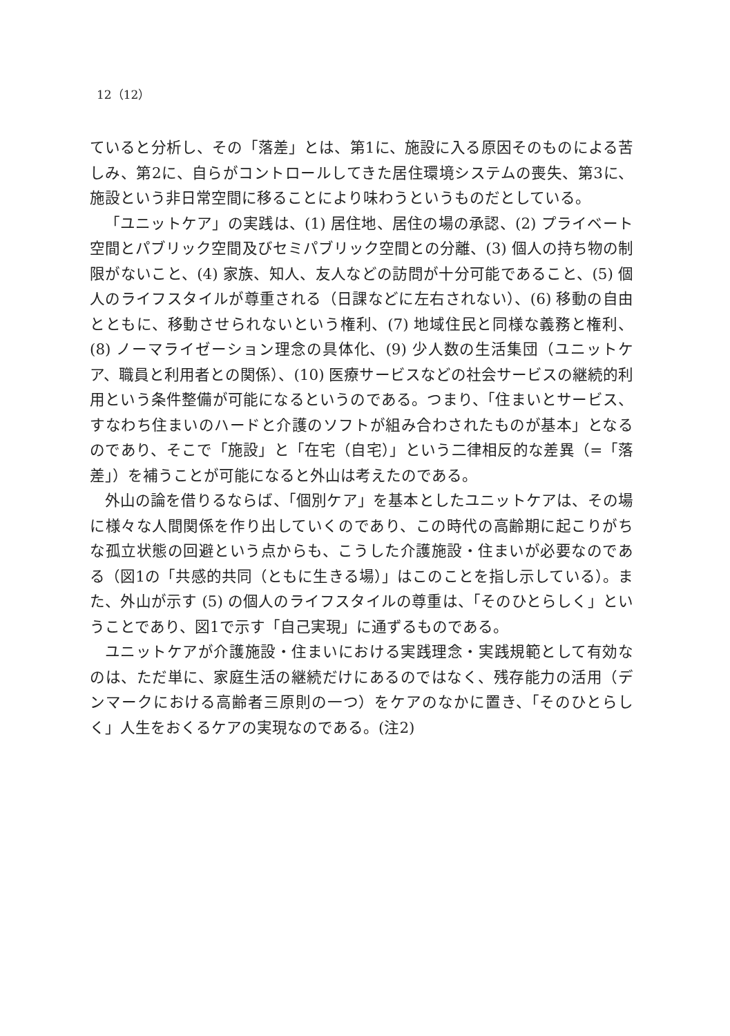12（12）
ていると分析し、その「落差」とは、第1に、施設に入る原因そのものによる苦しみ、第2に、自らがコントロールしてきた居住環境システムの喪失、第3に、施設という非日常空間に移ることにより味わうというものだとしている。
「ユニットケア」の実践は、(1) 居住地、居住の場の承認、(2) プライベート空間とパブリック空間及びセミパブリック空間との分離、(3) 個人の持ち物の制限がないこと、(4) 家族、知人、友人などの訪問が十分可能であること、(5) 個人のライフスタイルが尊重される（日課などに左右されない）、(6) 移動の自由とともに、移動させられないという権利、(7) 地域住民と同様な義務と権利、(8) ノーマライゼーション理念の具体化、(9) 少人数の生活集団（ユニットケア、職員と利用者との関係）、(10) 医療サービスなどの社会サービスの継続的利用という条件整備が可能になるというのである。つまり、「住まいとサービス、すなわち住まいのハードと介護のソフトが組み合わされたものが基本」となるのであり、そこで「施設」と「在宅（自宅）」という二律相反的な差異（=「落差」）を補うことが可能になると外山は考えたのである。
外山の論を借りるならば、「個別ケア」を基本としたユニットケアは、その場に様々な人間関係を作り出していくのであり、この時代の高齢期に起こりがちな孤立状態の回避という点からも、こうした介護施設・住まいが必要なのである（図1の「共感的共同（ともに生きる場）」はこのことを指し示している）。また、外山が示す (5) の個人のライフスタイルの尊重は、「そのひとらしく」ということであり、図1で示す「自己実現」に通ずるものである。
ユニットケアが介護施設・住まいにおける実践理念・実践規範として有効なのは、ただ単に、家庭生活の継続だけにあるのではなく、残存能力の活用（デンマークにおける高齢者三原則の一つ）をケアのなかに置き、「そのひとらしく」人生をおくるケアの実現なのである。(注2)